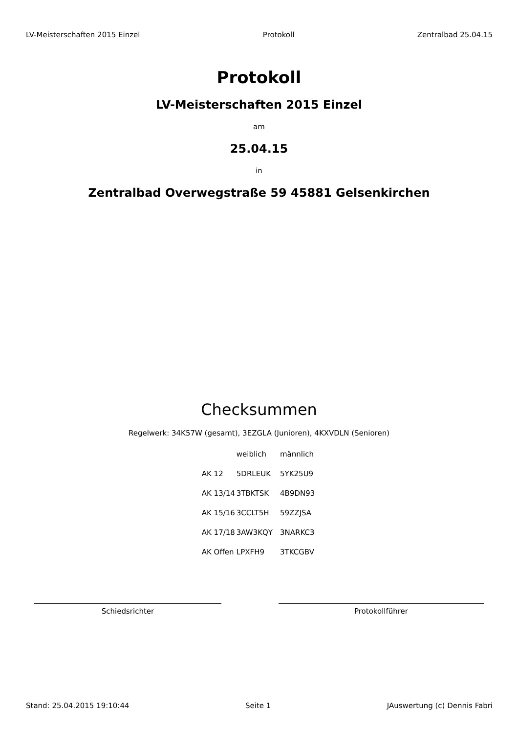LV-Meisterschaften 2015 Einzel Protokoll Zentralbad 25.04.15
Protokoll
LV-Meisterschaften 2015 Einzel
am
25.04.15
in
Zentralbad Overwegstraße 59 45881 Gelsenkirchen
Checksummen
Regelwerk: 34K57W (gesamt), 3EZGLA (Junioren), 4KXVDLN (Senioren)
| | weiblich | männlich |
| AK 12 | 5DRLEUK | 5YK25U9 |
| AK 13/14 | 3TBKTSK | 4B9DN93 |
| AK 15/16 | 3CCLT5H | 59ZZJSA |
| AK 17/18 | 3AW3KQY | 3NARKC3 |
| AK Offen | LPXFH9 | 3TKCGBV |
Schiedsrichter Protokollführer
Stand: 25.04.2015 19:10:44 Seite 1 JAuswertung (c) Dennis Fabri